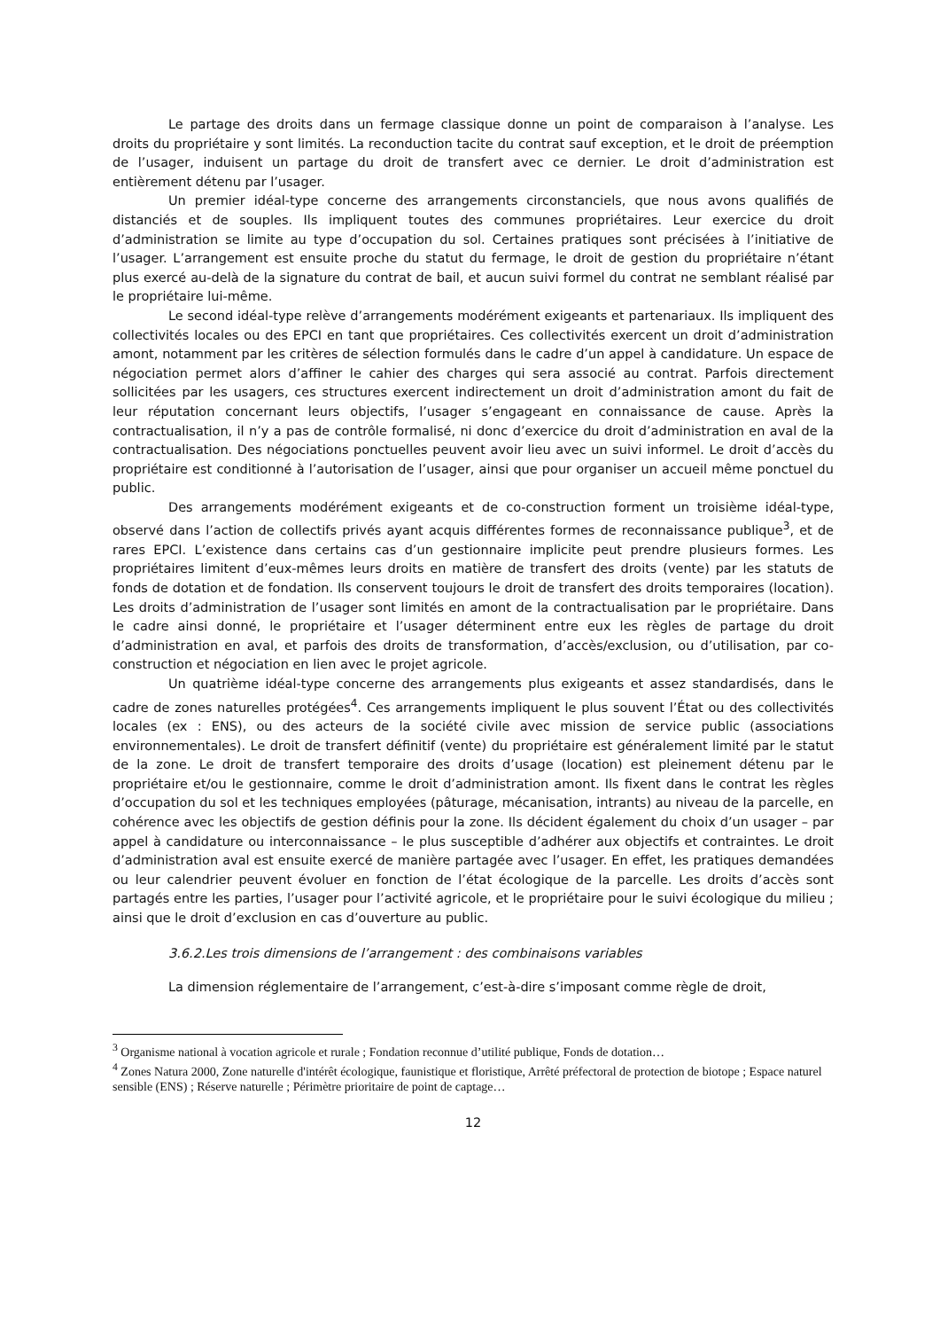Le partage des droits dans un fermage classique donne un point de comparaison à l’analyse. Les droits du propriétaire y sont limités. La reconduction tacite du contrat sauf exception, et le droit de préemption de l’usager, induisent un partage du droit de transfert avec ce dernier. Le droit d’administration est entièrement détenu par l’usager.
Un premier idéal-type concerne des arrangements circonstanciels, que nous avons qualifiés de distanciés et de souples. Ils impliquent toutes des communes propriétaires. Leur exercice du droit d’administration se limite au type d’occupation du sol. Certaines pratiques sont précisées à l’initiative de l’usager. L’arrangement est ensuite proche du statut du fermage, le droit de gestion du propriétaire n’étant plus exercé au-delà de la signature du contrat de bail, et aucun suivi formel du contrat ne semblant réalisé par le propriétaire lui-même.
Le second idéal-type relève d’arrangements modérément exigeants et partenariaux. Ils impliquent des collectivités locales ou des EPCI en tant que propriétaires. Ces collectivités exercent un droit d’administration amont, notamment par les critères de sélection formulés dans le cadre d’un appel à candidature. Un espace de négociation permet alors d’affiner le cahier des charges qui sera associé au contrat. Parfois directement sollicitées par les usagers, ces structures exercent indirectement un droit d’administration amont du fait de leur réputation concernant leurs objectifs, l’usager s’engageant en connaissance de cause. Après la contractualisation, il n’y a pas de contrôle formalisé, ni donc d’exercice du droit d’administration en aval de la contractualisation. Des négociations ponctuelles peuvent avoir lieu avec un suivi informel. Le droit d’accès du propriétaire est conditionné à l’autorisation de l’usager, ainsi que pour organiser un accueil même ponctuel du public.
Des arrangements modérément exigeants et de co-construction forment un troisième idéal-type, observé dans l’action de collectifs privés ayant acquis différentes formes de reconnaissance publique<sup>3</sup>, et de rares EPCI. L’existence dans certains cas d’un gestionnaire implicite peut prendre plusieurs formes. Les propriétaires limitent d’eux-mêmes leurs droits en matière de transfert des droits (vente) par les statuts de fonds de dotation et de fondation. Ils conservent toujours le droit de transfert des droits temporaires (location). Les droits d’administration de l’usager sont limités en amont de la contractualisation par le propriétaire. Dans le cadre ainsi donné, le propriétaire et l’usager déterminent entre eux les règles de partage du droit d’administration en aval, et parfois des droits de transformation, d’accès/exclusion, ou d’utilisation, par co-construction et négociation en lien avec le projet agricole.
Un quatrième idéal-type concerne des arrangements plus exigeants et assez standardisés, dans le cadre de zones naturelles protégées<sup>4</sup>. Ces arrangements impliquent le plus souvent l’État ou des collectivités locales (ex : ENS), ou des acteurs de la société civile avec mission de service public (associations environnementales). Le droit de transfert définitif (vente) du propriétaire est généralement limité par le statut de la zone. Le droit de transfert temporaire des droits d’usage (location) est pleinement détenu par le propriétaire et/ou le gestionnaire, comme le droit d’administration amont. Ils fixent dans le contrat les règles d’occupation du sol et les techniques employées (pâturage, mécanisation, intrants) au niveau de la parcelle, en cohérence avec les objectifs de gestion définis pour la zone. Ils décident également du choix d’un usager – par appel à candidature ou interconnaissance – le plus susceptible d’adhérer aux objectifs et contraintes. Le droit d’administration aval est ensuite exercé de manière partagée avec l’usager. En effet, les pratiques demandées ou leur calendrier peuvent évoluer en fonction de l’état écologique de la parcelle. Les droits d’accès sont partagés entre les parties, l’usager pour l’activité agricole, et le propriétaire pour le suivi écologique du milieu ; ainsi que le droit d’exclusion en cas d’ouverture au public.
3.6.2.Les trois dimensions de l’arrangement : des combinaisons variables
La dimension réglementaire de l’arrangement, c’est-à-dire s’imposant comme règle de droit,
<sup>3</sup> Organisme national à vocation agricole et rurale ; Fondation reconnue d’utilité publique, Fonds de dotation…
<sup>4</sup> Zones Natura 2000, Zone naturelle d'intérêt écologique, faunistique et floristique, Arrêté préfectoral de protection de biotope ; Espace naturel sensible (ENS) ; Réserve naturelle ; Périmètre prioritaire de point de captage…
12